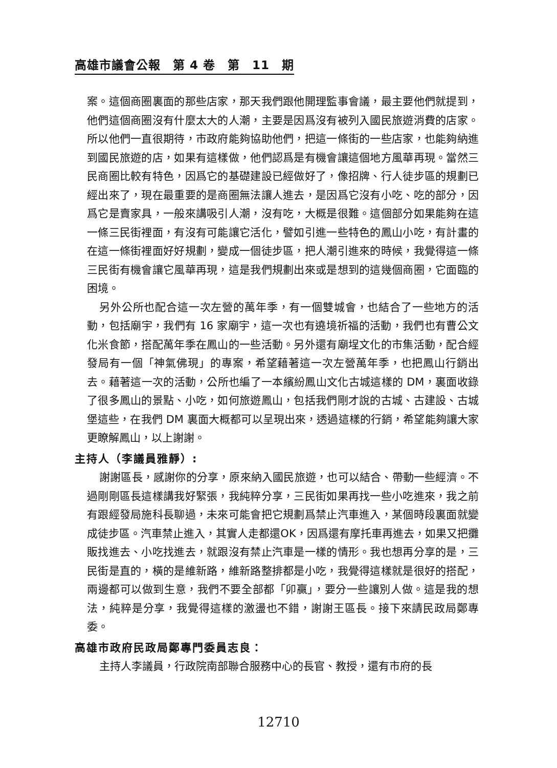高雄市議會公報　第 4 卷　第　11　期
案。這個商圈裏面的那些店家，那天我們跟他開理監事會議，最主要他們就提到，他們這個商圈沒有什麼太大的人潮，主要是因爲沒有被列入國民旅遊消費的店家。所以他們一直很期待，市政府能夠協助他們，把這一條街的一些店家，也能夠納進到國民旅遊的店，如果有這樣做，他們認爲是有機會讓這個地方風華再現。當然三民商圈比較有特色，因爲它的基礎建設已經做好了，像招牌、行人徒步區的規劃已經出來了，現在最重要的是商圈無法讓人進去，是因爲它沒有小吃、吃的部分，因爲它是賣家具，一般來講吸引人潮，沒有吃，大概是很難。這個部分如果能夠在這一條三民街裡面，有沒有可能讓它活化，譬如引進一些特色的鳳山小吃，有計畫的在這一條街裡面好好規劃，變成一個徒步區，把人潮引進來的時候，我覺得這一條三民街有機會讓它風華再現，這是我們規劃出來或是想到的這幾個商圈，它面臨的困境。
另外公所也配合這一次左營的萬年季，有一個雙城會，也結合了一些地方的活動，包括廟宇，我們有 16 家廟宇，這一次也有遶境祈福的活動，我們也有曹公文化米食節，搭配萬年季在鳳山的一些活動。另外還有廟埕文化的市集活動，配合經發局有一個「神氣佛現」的專案，希望藉著這一次左營萬年季，也把鳳山行銷出去。藉著這一次的活動，公所也編了一本繽紛鳳山文化古城這樣的 DM，裏面收錄了很多鳳山的景點、小吃，如何旅遊鳳山，包括我們剛才說的古城、古建設、古城堡這些，在我們 DM 裏面大概都可以呈現出來，透過這樣的行銷，希望能夠讓大家更瞭解鳳山，以上謝謝。
主持人（李議員雅靜）:
謝謝區長，感謝你的分享，原來納入國民旅遊，也可以結合、帶動一些經濟。不過剛剛區長這樣講我好緊張，我純粹分享，三民街如果再找一些小吃進來，我之前有跟經發局施科長聊過，未來可能會把它規劃爲禁止汽車進入，某個時段裏面就變成徒步區。汽車禁止進入，其實人走都還OK，因爲還有摩托車再進去，如果又把攤販找進去、小吃找進去，就跟沒有禁止汽車是一樣的情形。我也想再分享的是，三民街是直的，橫的是維新路，維新路整排都是小吃，我覺得這樣就是很好的搭配，兩邊都可以做到生意，我們不要全部都「卯贏」，要分一些讓別人做。這是我的想法，純粹是分享，我覺得這樣的激盪也不錯，謝謝王區長。接下來請民政局鄭專委。
高雄市政府民政局鄭專門委員志良：
主持人李議員，行政院南部聯合服務中心的長官、教授，還有市府的長
12710